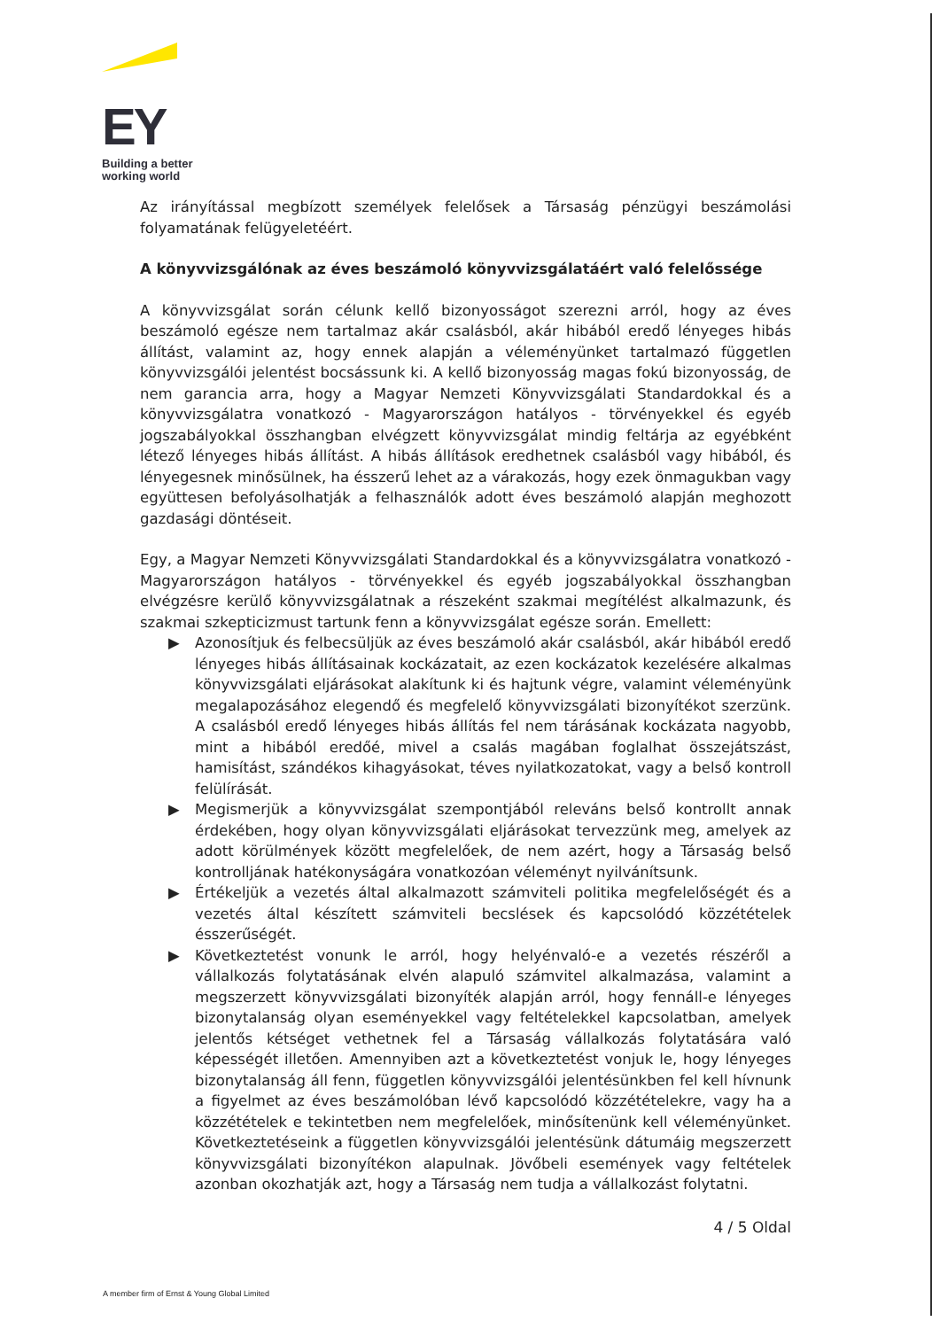EY
Building a better
working world
Az irányítással megbízott személyek felelősek a Társaság pénzügyi beszámolási folyamatának felügyeletéért.
A könyvvizsgálónak az éves beszámoló könyvvizsgálatáért való felelőssége
A könyvvizsgálat során célunk kellő bizonyosságot szerezni arról, hogy az éves beszámoló egésze nem tartalmaz akár csalásból, akár hibából eredő lényeges hibás állítást, valamint az, hogy ennek alapján a véleményünket tartalmazó független könyvvizsgálói jelentést bocsássunk ki. A kellő bizonyosság magas fokú bizonyosság, de nem garancia arra, hogy a Magyar Nemzeti Könyvvizsgálati Standardokkal és a könyvvizsgálatra vonatkozó - Magyarországon hatályos - törvényekkel és egyéb jogszabályokkal összhangban elvégzett könyvvizsgálat mindig feltárja az egyébként létező lényeges hibás állítást. A hibás állítások eredhetnek csalásból vagy hibából, és lényegesnek minősülnek, ha ésszerű lehet az a várakozás, hogy ezek önmagukban vagy együttesen befolyásolhatják a felhasználók adott éves beszámoló alapján meghozott gazdasági döntéseit.
Egy, a Magyar Nemzeti Könyvvizsgálati Standardokkal és a könyvvizsgálatra vonatkozó - Magyarországon hatályos - törvényekkel és egyéb jogszabályokkal összhangban elvégzésre kerülő könyvvizsgálatnak a részeként szakmai megítélést alkalmazunk, és szakmai szkepticizmust tartunk fenn a könyvvizsgálat egésze során. Emellett:
▶ Azonosítjuk és felbecsüljük az éves beszámoló akár csalásból, akár hibából eredő lényeges hibás állításainak kockázatait, az ezen kockázatok kezelésére alkalmas könyvvizsgálati eljárásokat alakítunk ki és hajtunk végre, valamint véleményünk megalapozásához elegendő és megfelelő könyvvizsgálati bizonyítékot szerzünk. A csalásból eredő lényeges hibás állítás fel nem tárásának kockázata nagyobb, mint a hibából eredőé, mivel a csalás magában foglalhat összejátszást, hamisítást, szándékos kihagyásokat, téves nyilatkozatokat, vagy a belső kontroll felülírását.
▶ Megismerjük a könyvvizsgálat szempontjából releváns belső kontrollt annak érdekében, hogy olyan könyvvizsgálati eljárásokat tervezzünk meg, amelyek az adott körülmények között megfelelőek, de nem azért, hogy a Társaság belső kontrolljának hatékonyságára vonatkozóan véleményt nyilvánítsunk.
▶ Értékeljük a vezetés által alkalmazott számviteli politika megfelelőségét és a vezetés által készített számviteli becslések és kapcsolódó közzétételek ésszerűségét.
▶ Következtetést vonunk le arról, hogy helyénvaló-e a vezetés részéről a vállalkozás folytatásának elvén alapuló számvitel alkalmazása, valamint a megszerzett könyvvizsgálati bizonyíték alapján arról, hogy fennáll-e lényeges bizonytalanság olyan eseményekkel vagy feltételekkel kapcsolatban, amelyek jelentős kétséget vethetnek fel a Társaság vállalkozás folytatására való képességét illetően. Amennyiben azt a következtetést vonjuk le, hogy lényeges bizonytalanság áll fenn, független könyvvizsgálói jelentésünkben fel kell hívnunk a figyelmet az éves beszámolóban lévő kapcsolódó közzétételekre, vagy ha a közzétételek e tekintetben nem megfelelőek, minősítenünk kell véleményünket. Következtetéseink a független könyvvizsgálói jelentésünk dátumáig megszerzett könyvvizsgálati bizonyítékon alapulnak. Jövőbeli események vagy feltételek azonban okozhatják azt, hogy a Társaság nem tudja a vállalkozást folytatni.
4 / 5 Oldal
A member firm of Ernst & Young Global Limited